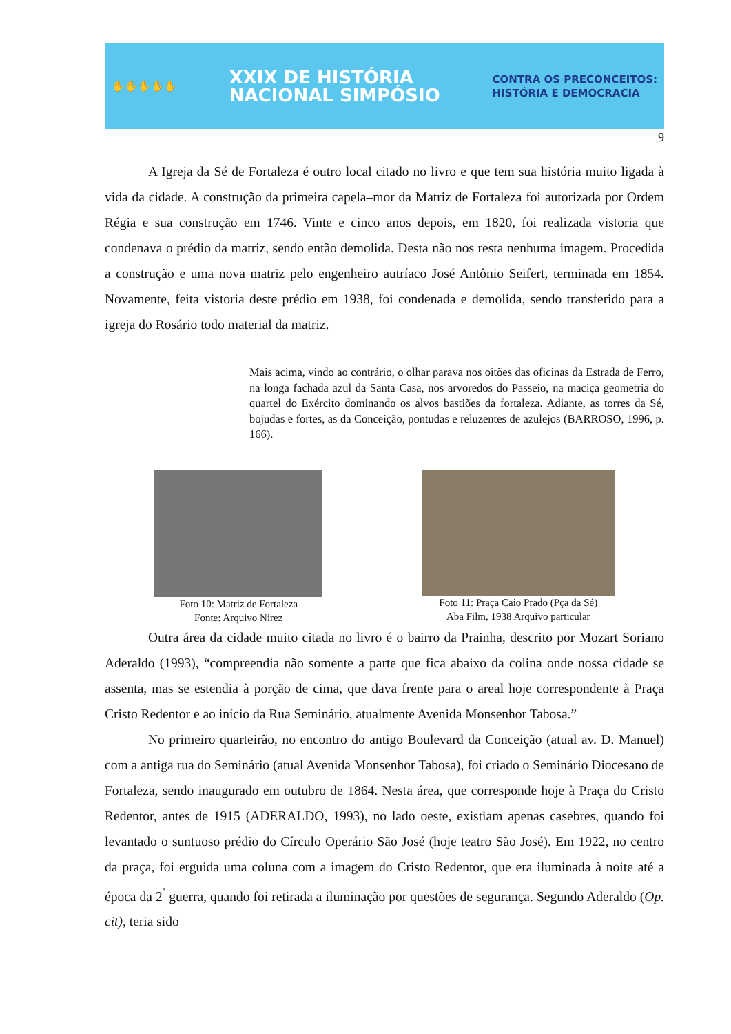✋✋✋✋✋
XXIX DE HISTÓRIA
NACIONAL SIMPÓSIO
CONTRA OS PRECONCEITOS:
HISTÓRIA E DEMOCRACIA
9
A Igreja da Sé de Fortaleza é outro local citado no livro e que tem sua história muito ligada à vida da cidade. A construção da primeira capela–mor da Matriz de Fortaleza foi autorizada por Ordem Régia e sua construção em 1746. Vinte e cinco anos depois, em 1820, foi realizada vistoria que condenava o prédio da matriz, sendo então demolida. Desta não nos resta nenhuma imagem. Procedida a construção e uma nova matriz pelo engenheiro autríaco José Antônio Seifert, terminada em 1854. Novamente, feita vistoria deste prédio em 1938, foi condenada e demolida, sendo transferido para a igreja do Rosário todo material da matriz.
Mais acima, vindo ao contrário, o olhar parava nos oitões das oficinas da Estrada de Ferro, na longa fachada azul da Santa Casa, nos arvoredos do Passeio, na maciça geometria do quartel do Exército dominando os alvos bastiões da fortaleza. Adiante, as torres da Sé, bojudas e fortes, as da Conceição, pontudas e reluzentes de azulejos (BARROSO, 1996, p. 166).
Foto 10: Matriz de Fortaleza
Fonte: Arquivo Nirez
Foto 11: Praça Caio Prado (Pça da Sé)
Aba Film, 1938 Arquivo particular
Outra área da cidade muito citada no livro é o bairro da Prainha, descrito por Mozart Soriano Aderaldo (1993), “compreendia não somente a parte que fica abaixo da colina onde nossa cidade se assenta, mas se estendia à porção de cima, que dava frente para o areal hoje correspondente à Praça Cristo Redentor e ao início da Rua Seminário, atualmente Avenida Monsenhor Tabosa.”
No primeiro quarteirão, no encontro do antigo Boulevard da Conceição (atual av. D. Manuel) com a antiga rua do Seminário (atual Avenida Monsenhor Tabosa), foi criado o Seminário Diocesano de Fortaleza, sendo inaugurado em outubro de 1864. Nesta área, que corresponde hoje à Praça do Cristo Redentor, antes de 1915 (ADERALDO, 1993), no lado oeste, existiam apenas casebres, quando foi levantado o suntuoso prédio do Círculo Operário São José (hoje teatro São José). Em 1922, no centro da praça, foi erguida uma coluna com a imagem do Cristo Redentor, que era iluminada à noite até a época da 2<sup>ª</sup> guerra, quando foi retirada a iluminação por questões de segurança. Segundo Aderaldo (Op. cit), teria sido